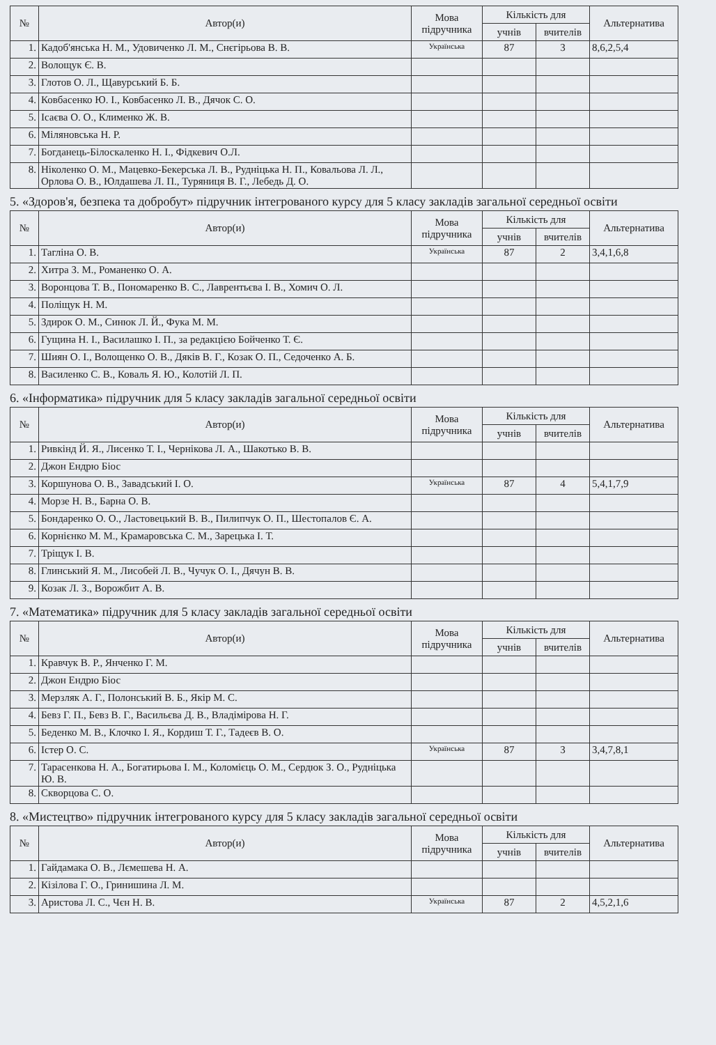| № | Автор(и) | Мова підручника | Кількість для | | Альтернатива |
| --- | --- | --- | --- | --- | --- |
| | | | учнів | вчителів | |
| 1. | Кадоб'янська Н. М., Удовиченко Л. М., Снєгірьова В. В. | Українська | 87 | 3 | 8,6,2,5,4 |
| 2. | Волощук Є. В. | | | | |
| 3. | Глотов О. Л., Щавурський Б. Б. | | | | |
| 4. | Ковбасенко Ю. І., Ковбасенко Л. В., Дячок С. О. | | | | |
| 5. | Ісаєва О. О., Клименко Ж. В. | | | | |
| 6. | Міляновська Н. Р. | | | | |
| 7. | Богданець-Білоскаленко Н. І., Фідкевич О.Л. | | | | |
| 8. | Ніколенко О. М., Мацевко-Бекерська Л. В., Рудніцька Н. П., Ковальова Л. Л., Орлова О. В., Юлдашева Л. П., Туряниця В. Г., Лебедь Д. О. | | | | |
5. «Здоров'я, безпека та добробут» підручник інтегрованого курсу для 5 класу закладів загальної середньої освіти
| № | Автор(и) | Мова підручника | Кількість для | | Альтернатива |
| --- | --- | --- | --- | --- | --- |
| | | | учнів | вчителів | |
| 1. | Тагліна О. В. | Українська | 87 | 2 | 3,4,1,6,8 |
| 2. | Хитра З. М., Романенко О. А. | | | | |
| 3. | Воронцова Т. В., Пономаренко В. С., Лаврентьєва І. В., Хомич О. Л. | | | | |
| 4. | Поліщук Н. М. | | | | |
| 5. | Здирок О. М., Синюк Л. Й., Фука М. М. | | | | |
| 6. | Гущина Н. І., Василашко І. П., за редакцією Бойченко Т. Є. | | | | |
| 7. | Шиян О. І., Волощенко О. В., Дяків В. Г., Козак О. П., Седоченко А. Б. | | | | |
| 8. | Василенко С. В., Коваль Я. Ю., Колотій Л. П. | | | | |
6. «Інформатика» підручник для 5 класу закладів загальної середньої освіти
| № | Автор(и) | Мова підручника | Кількість для | | Альтернатива |
| --- | --- | --- | --- | --- | --- |
| | | | учнів | вчителів | |
| 1. | Ривкінд Й. Я., Лисенко Т. І., Чернікова Л. А., Шакотько В. В. | | | | |
| 2. | Джон Ендрю Біос | | | | |
| 3. | Коршунова О. В., Завадський І. О. | Українська | 87 | 4 | 5,4,1,7,9 |
| 4. | Морзе Н. В., Барна О. В. | | | | |
| 5. | Бондаренко О. О., Ластовецький В. В., Пилипчук О. П., Шестопалов Є. А. | | | | |
| 6. | Корнієнко М. М., Крамаровська С. М., Зарецька І. Т. | | | | |
| 7. | Тріщук І. В. | | | | |
| 8. | Глинський Я. М., Лисобей Л. В., Чучук О. І., Дячун В. В. | | | | |
| 9. | Козак Л. З., Ворожбит А. В. | | | | |
7. «Математика» підручник для 5 класу закладів загальної середньої освіти
| № | Автор(и) | Мова підручника | Кількість для | | Альтернатива |
| --- | --- | --- | --- | --- | --- |
| | | | учнів | вчителів | |
| 1. | Кравчук В. Р., Янченко Г. М. | | | | |
| 2. | Джон Ендрю Біос | | | | |
| 3. | Мерзляк А. Г., Полонський В. Б., Якір М. С. | | | | |
| 4. | Бевз Г. П., Бевз В. Г., Васильєва Д. В., Владімірова Н. Г. | | | | |
| 5. | Беденко М. В., Клочко І. Я., Кордиш Т. Г., Тадеєв В. О. | | | | |
| 6. | Істер О. С. | Українська | 87 | 3 | 3,4,7,8,1 |
| 7. | Тарасенкова Н. А., Богатирьова І. М., Коломієць О. М., Сердюк З. О., Рудніцька Ю. В. | | | | |
| 8. | Скворцова С. О. | | | | |
8. «Мистецтво» підручник інтегрованого курсу для 5 класу закладів загальної середньої освіти
| № | Автор(и) | Мова підручника | Кількість для | | Альтернатива |
| --- | --- | --- | --- | --- | --- |
| | | | учнів | вчителів | |
| 1. | Гайдамака О. В., Лємешева Н. А. | | | | |
| 2. | Кізілова Г. О., Гринишина Л. М. | | | | |
| 3. | Аристова Л. С., Чєн Н. В. | Українська | 87 | 2 | 4,5,2,1,6 |